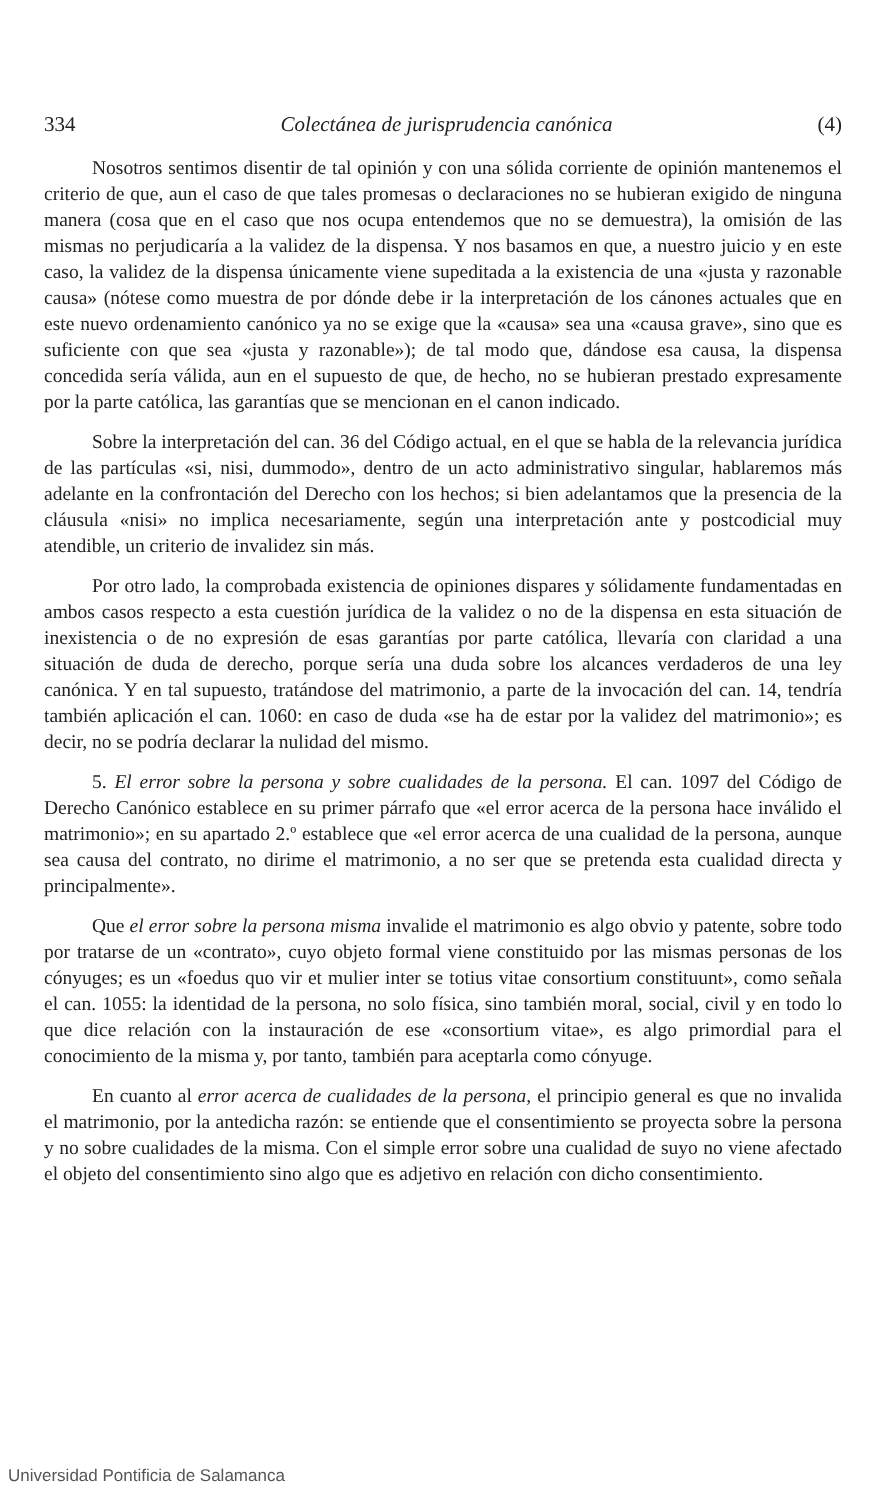334 Colectánea de jurisprudencia canónica (4)
Nosotros sentimos disentir de tal opinión y con una sólida corriente de opinión mantenemos el criterio de que, aun el caso de que tales promesas o declaraciones no se hubieran exigido de ninguna manera (cosa que en el caso que nos ocupa entendemos que no se demuestra), la omisión de las mismas no perjudicaría a la validez de la dispensa. Y nos basamos en que, a nuestro juicio y en este caso, la validez de la dispensa únicamente viene supeditada a la existencia de una «justa y razonable causa» (nótese como muestra de por dónde debe ir la interpretación de los cánones actuales que en este nuevo ordenamiento canónico ya no se exige que la «causa» sea una «causa grave», sino que es suficiente con que sea «justa y razonable»); de tal modo que, dándose esa causa, la dispensa concedida sería válida, aun en el supuesto de que, de hecho, no se hubieran prestado expresamente por la parte católica, las garantías que se mencionan en el canon indicado.
Sobre la interpretación del can. 36 del Código actual, en el que se habla de la relevancia jurídica de las partículas «si, nisi, dummodo», dentro de un acto administrativo singular, hablaremos más adelante en la confrontación del Derecho con los hechos; si bien adelantamos que la presencia de la cláusula «nisi» no implica necesariamente, según una interpretación ante y postcodicial muy atendible, un criterio de invalidez sin más.
Por otro lado, la comprobada existencia de opiniones dispares y sólidamente fundamentadas en ambos casos respecto a esta cuestión jurídica de la validez o no de la dispensa en esta situación de inexistencia o de no expresión de esas garantías por parte católica, llevaría con claridad a una situación de duda de derecho, porque sería una duda sobre los alcances verdaderos de una ley canónica. Y en tal supuesto, tratándose del matrimonio, a parte de la invocación del can. 14, tendría también aplicación el can. 1060: en caso de duda «se ha de estar por la validez del matrimonio»; es decir, no se podría declarar la nulidad del mismo.
5. El error sobre la persona y sobre cualidades de la persona. El can. 1097 del Código de Derecho Canónico establece en su primer párrafo que «el error acerca de la persona hace inválido el matrimonio»; en su apartado 2.º establece que «el error acerca de una cualidad de la persona, aunque sea causa del contrato, no dirime el matrimonio, a no ser que se pretenda esta cualidad directa y principalmente».
Que el error sobre la persona misma invalide el matrimonio es algo obvio y patente, sobre todo por tratarse de un «contrato», cuyo objeto formal viene constituido por las mismas personas de los cónyuges; es un «foedus quo vir et mulier inter se totius vitae consortium constituunt», como señala el can. 1055: la identidad de la persona, no solo física, sino también moral, social, civil y en todo lo que dice relación con la instauración de ese «consortium vitae», es algo primordial para el conocimiento de la misma y, por tanto, también para aceptarla como cónyuge.
En cuanto al error acerca de cualidades de la persona, el principio general es que no invalida el matrimonio, por la antedicha razón: se entiende que el consentimiento se proyecta sobre la persona y no sobre cualidades de la misma. Con el simple error sobre una cualidad de suyo no viene afectado el objeto del consentimiento sino algo que es adjetivo en relación con dicho consentimiento.
Universidad Pontificia de Salamanca